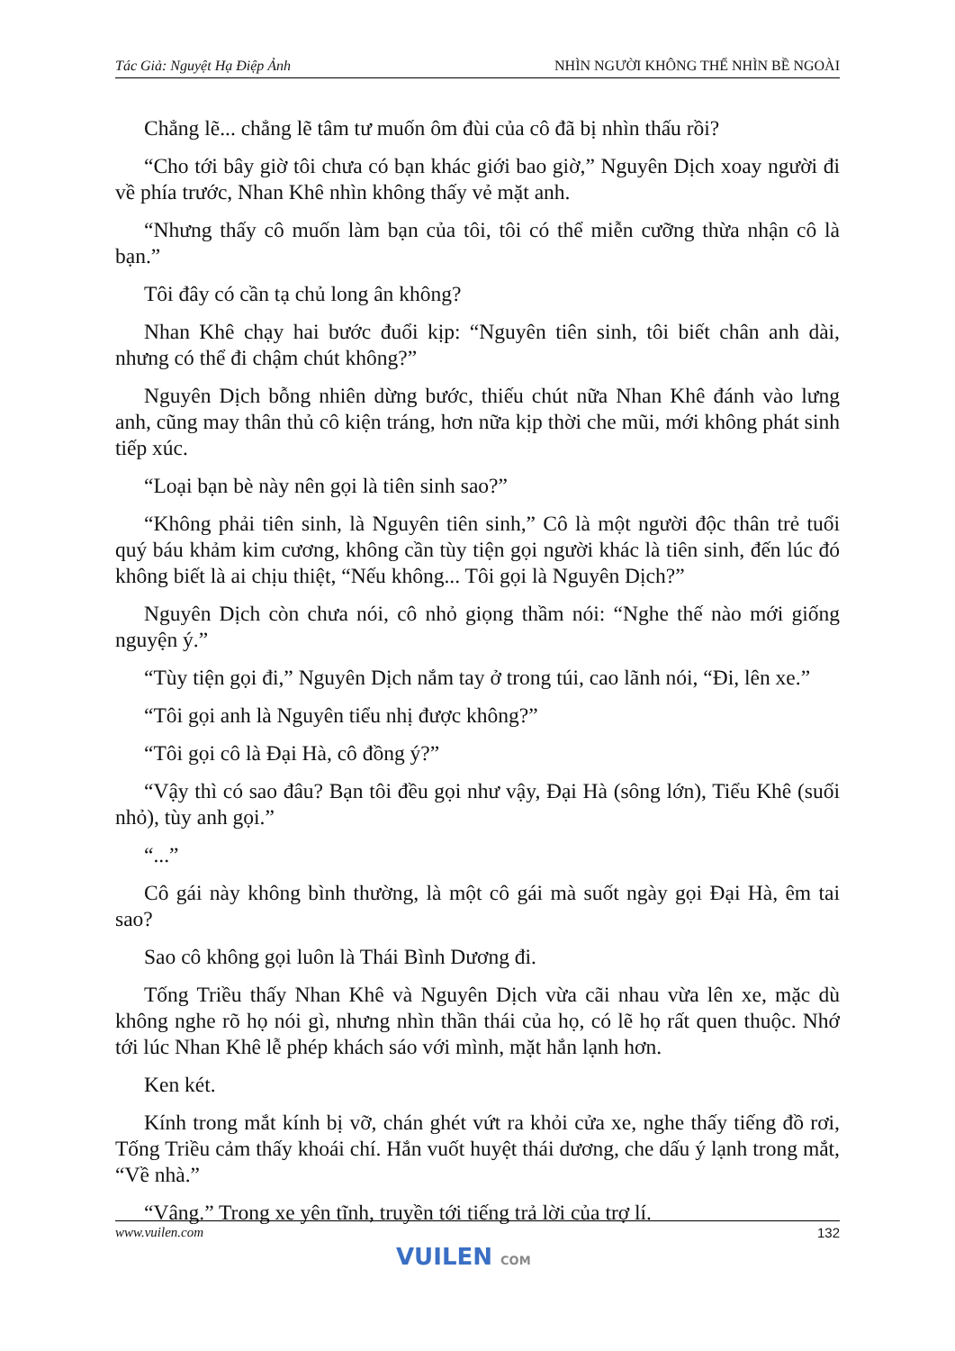Tác Giả: Nguyệt Hạ Điệp Ảnh NHÌN NGƯỜI KHÔNG THỂ NHÌN BỀ NGOÀI
Chẳng lẽ... chẳng lẽ tâm tư muốn ôm đùi của cô đã bị nhìn thấu rồi?
“Cho tới bây giờ tôi chưa có bạn khác giới bao giờ,” Nguyên Dịch xoay người đi về phía trước, Nhan Khê nhìn không thấy vẻ mặt anh.
“Nhưng thấy cô muốn làm bạn của tôi, tôi có thể miễn cưỡng thừa nhận cô là bạn.”
Tôi đây có cần tạ chủ long ân không?
Nhan Khê chạy hai bước đuổi kịp: “Nguyên tiên sinh, tôi biết chân anh dài, nhưng có thể đi chậm chút không?”
Nguyên Dịch bỗng nhiên dừng bước, thiếu chút nữa Nhan Khê đánh vào lưng anh, cũng may thân thủ cô kiện tráng, hơn nữa kịp thời che mũi, mới không phát sinh tiếp xúc.
“Loại bạn bè này nên gọi là tiên sinh sao?”
“Không phải tiên sinh, là Nguyên tiên sinh,” Cô là một người độc thân trẻ tuổi quý báu khảm kim cương, không cần tùy tiện gọi người khác là tiên sinh, đến lúc đó không biết là ai chịu thiệt, “Nếu không... Tôi gọi là Nguyên Dịch?”
Nguyên Dịch còn chưa nói, cô nhỏ giọng thầm nói: “Nghe thế nào mới giống nguyện ý.”
“Tùy tiện gọi đi,” Nguyên Dịch nắm tay ở trong túi, cao lãnh nói, “Đi, lên xe.”
“Tôi gọi anh là Nguyên tiểu nhị được không?”
“Tôi gọi cô là Đại Hà, cô đồng ý?”
“Vậy thì có sao đâu? Bạn tôi đều gọi như vậy, Đại Hà (sông lớn), Tiểu Khê (suối nhỏ), tùy anh gọi.”
“...”
Cô gái này không bình thường, là một cô gái mà suốt ngày gọi Đại Hà, êm tai sao?
Sao cô không gọi luôn là Thái Bình Dương đi.
Tống Triều thấy Nhan Khê và Nguyên Dịch vừa cãi nhau vừa lên xe, mặc dù không nghe rõ họ nói gì, nhưng nhìn thần thái của họ, có lẽ họ rất quen thuộc. Nhớ tới lúc Nhan Khê lễ phép khách sáo với mình, mặt hắn lạnh hơn.
Ken két.
Kính trong mắt kính bị vỡ, chán ghét vứt ra khỏi cửa xe, nghe thấy tiếng đồ rơi, Tống Triều cảm thấy khoái chí. Hắn vuốt huyệt thái dương, che dấu ý lạnh trong mắt, “Về nhà.”
“Vâng.” Trong xe yên tĩnh, truyền tới tiếng trả lời của trợ lí.
www.vuilen.com 132
VUILEN COM